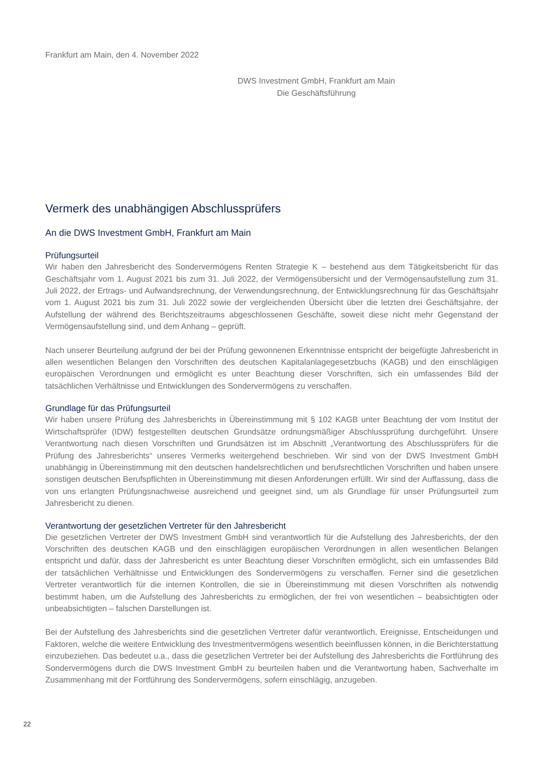Frankfurt am Main, den 4. November 2022
DWS Investment GmbH, Frankfurt am Main
Die Geschäftsführung
Vermerk des unabhängigen Abschlussprüfers
An die DWS Investment GmbH, Frankfurt am Main
Prüfungsurteil
Wir haben den Jahresbericht des Sondervermögens Renten Strategie K – bestehend aus dem Tätigkeitsbericht für das Geschäftsjahr vom 1. August 2021 bis zum 31. Juli 2022, der Vermögensübersicht und der Vermögensaufstellung zum 31. Juli 2022, der Ertrags- und Aufwandsrechnung, der Verwendungsrechnung, der Entwicklungsrechnung für das Geschäftsjahr vom 1. August 2021 bis zum 31. Juli 2022 sowie der vergleichenden Übersicht über die letzten drei Geschäftsjahre, der Aufstellung der während des Berichtszeitraums abgeschlossenen Geschäfte, soweit diese nicht mehr Gegenstand der Vermögensaufstellung sind, und dem Anhang – geprüft.
Nach unserer Beurteilung aufgrund der bei der Prüfung gewonnenen Erkenntnisse entspricht der beigefügte Jahresbericht in allen wesentlichen Belangen den Vorschriften des deutschen Kapitalanlagegesetzbuchs (KAGB) und den einschlägigen europäischen Verordnungen und ermöglicht es unter Beachtung dieser Vorschriften, sich ein umfassendes Bild der tatsächlichen Verhältnisse und Entwicklungen des Sondervermögens zu verschaffen.
Grundlage für das Prüfungsurteil
Wir haben unsere Prüfung des Jahresberichts in Übereinstimmung mit § 102 KAGB unter Beachtung der vom Institut der Wirtschaftsprüfer (IDW) festgestellten deutschen Grundsätze ordnungsmäßiger Abschlussprüfung durchgeführt. Unsere Verantwortung nach diesen Vorschriften und Grundsätzen ist im Abschnitt „Verantwortung des Abschlussprüfers für die Prüfung des Jahresberichts“ unseres Vermerks weitergehend beschrieben. Wir sind von der DWS Investment GmbH unabhängig in Übereinstimmung mit den deutschen handelsrechtlichen und berufsrechtlichen Vorschriften und haben unsere sonstigen deutschen Berufspflichten in Übereinstimmung mit diesen Anforderungen erfüllt. Wir sind der Auffassung, dass die von uns erlangten Prüfungsnachweise ausreichend und geeignet sind, um als Grundlage für unser Prüfungsurteil zum Jahresbericht zu dienen.
Verantwortung der gesetzlichen Vertreter für den Jahresbericht
Die gesetzlichen Vertreter der DWS Investment GmbH sind verantwortlich für die Aufstellung des Jahresberichts, der den Vorschriften des deutschen KAGB und den einschlägigen europäischen Verordnungen in allen wesentlichen Belangen entspricht und dafür, dass der Jahresbericht es unter Beachtung dieser Vorschriften ermöglicht, sich ein umfassendes Bild der tatsächlichen Verhältnisse und Entwicklungen des Sondervermögens zu verschaffen. Ferner sind die gesetzlichen Vertreter verantwortlich für die internen Kontrollen, die sie in Übereinstimmung mit diesen Vorschriften als notwendig bestimmt haben, um die Aufstellung des Jahresberichts zu ermöglichen, der frei von wesentlichen – beabsichtigten oder unbeabsichtigten – falschen Darstellungen ist.
Bei der Aufstellung des Jahresberichts sind die gesetzlichen Vertreter dafür verantwortlich, Ereignisse, Entscheidungen und Faktoren, welche die weitere Entwicklung des Investmentvermögens wesentlich beeinflussen können, in die Berichterstattung einzubeziehen. Das bedeutet u.a., dass die gesetzlichen Vertreter bei der Aufstellung des Jahresberichts die Fortführung des Sondervermögens durch die DWS Investment GmbH zu beurteilen haben und die Verantwortung haben, Sachverhalte im Zusammenhang mit der Fortführung des Sondervermögens, sofern einschlägig, anzugeben.
22